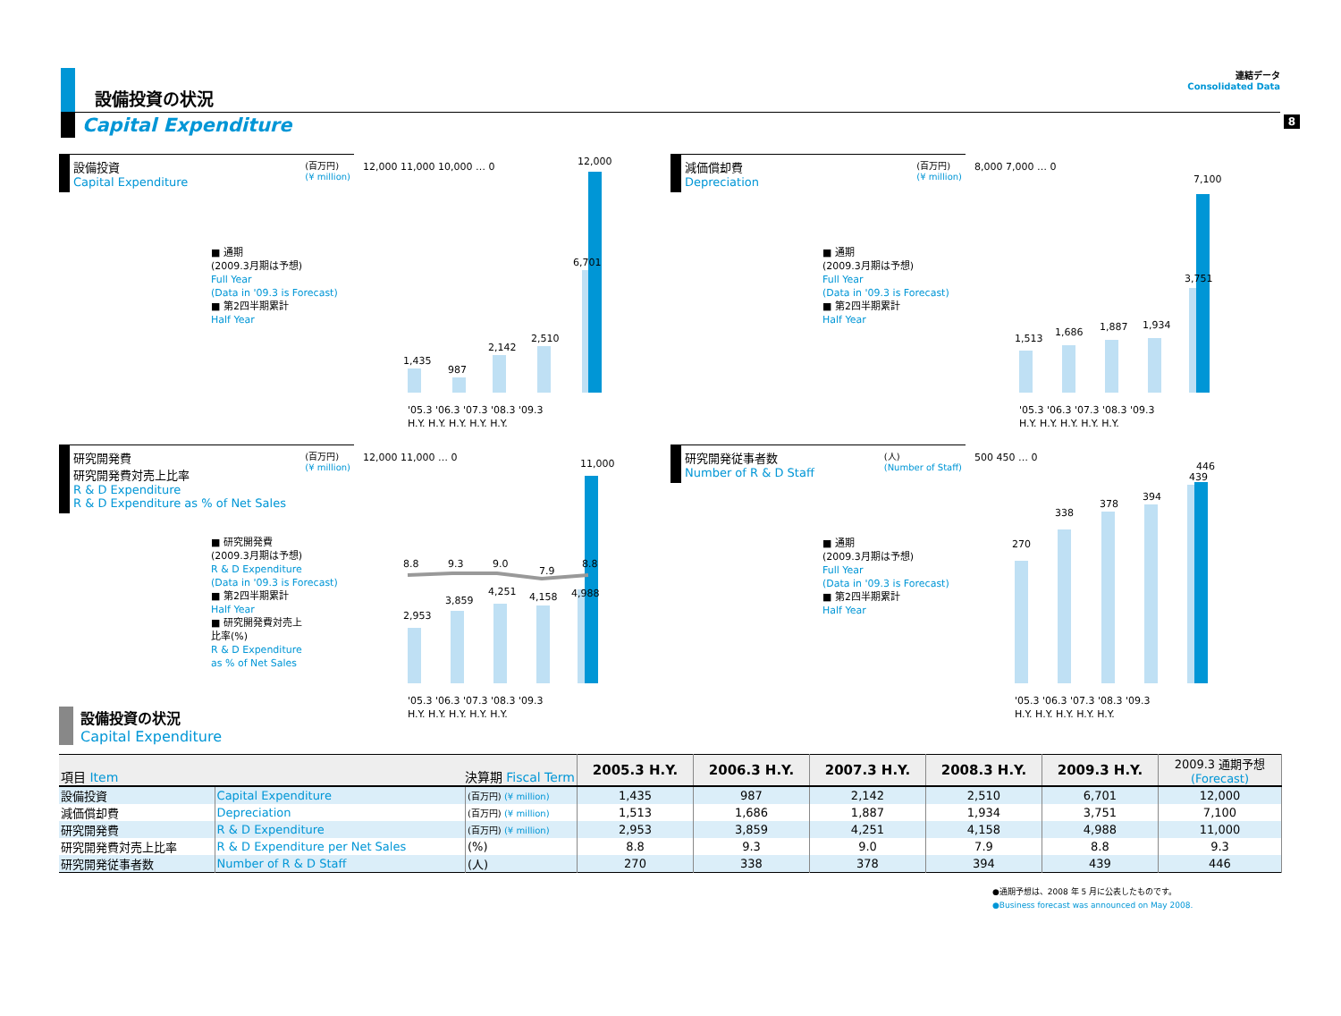8
設備投資の状況
連結データ
Consolidated Data
Capital Expenditure
設備投資
Capital Expenditure
(百万円)
(¥ million)
■ 通期
(2009.3月期は予想)
Full Year
(Data in '09.3 is Forecast)
■ 第2四半期累計
Half Year
12,000 11,000 10,000 … 0
1,435
987
2,142
2,510
6,701
12,000
'05.3 '06.3 '07.3 '08.3 '09.3
H.Y. H.Y. H.Y. H.Y. H.Y.
減価償却費
Depreciation
(百万円)
(¥ million)
■ 通期
(2009.3月期は予想)
Full Year
(Data in '09.3 is Forecast)
■ 第2四半期累計
Half Year
8,000 7,000 … 0
1,513
1,686
1,887
1,934
3,751
7,100
'05.3 '06.3 '07.3 '08.3 '09.3
H.Y. H.Y. H.Y. H.Y. H.Y.
研究開発費
研究開発費対売上比率
R & D Expenditure
R & D Expenditure as % of Net Sales
(百万円)
(¥ million)
■ 研究開発費
(2009.3月期は予想)
R & D Expenditure
(Data in '09.3 is Forecast)
■ 第2四半期累計
Half Year
■ 研究開発費対売上
比率(%)
R & D Expenditure
as % of Net Sales
12,000 11,000 … 0
2,953
3,859
4,251
4,158
4,988
11,000
8.8
9.3
9.0
7.9
8.8
'05.3 '06.3 '07.3 '08.3 '09.3
H.Y. H.Y. H.Y. H.Y. H.Y.
研究開発従事者数
Number of R & D Staff
(人)
(Number of Staff)
■ 通期
(2009.3月期は予想)
Full Year
(Data in '09.3 is Forecast)
■ 第2四半期累計
Half Year
500 450 … 0
270
338
378
394
439
446
'05.3 '06.3 '07.3 '08.3 '09.3
H.Y. H.Y. H.Y. H.Y. H.Y.
設備投資の状況
Capital Expenditure
| 項目 Item 決算期 Fiscal Term | | | 2005.3 H.Y. | 2006.3 H.Y. | 2007.3 H.Y. | 2008.3 H.Y. | 2009.3 H.Y. | 2009.3 通期予想 (Forecast) |
| 設備投資 | Capital Expenditure | (百万円) (¥ million) | 1,435 | 987 | 2,142 | 2,510 | 6,701 | 12,000 |
| 減価償却費 | Depreciation | (百万円) (¥ million) | 1,513 | 1,686 | 1,887 | 1,934 | 3,751 | 7,100 |
| 研究開発費 | R & D Expenditure | (百万円) (¥ million) | 2,953 | 3,859 | 4,251 | 4,158 | 4,988 | 11,000 |
| 研究開発費対売上比率 | R & D Expenditure per Net Sales | (%) | 8.8 | 9.3 | 9.0 | 7.9 | 8.8 | 9.3 |
| 研究開発従事者数 | Number of R & D Staff | (人) | 270 | 338 | 378 | 394 | 439 | 446 |
●通期予想は、2008 年 5 月に公表したものです。
●Business forecast was announced on May 2008.